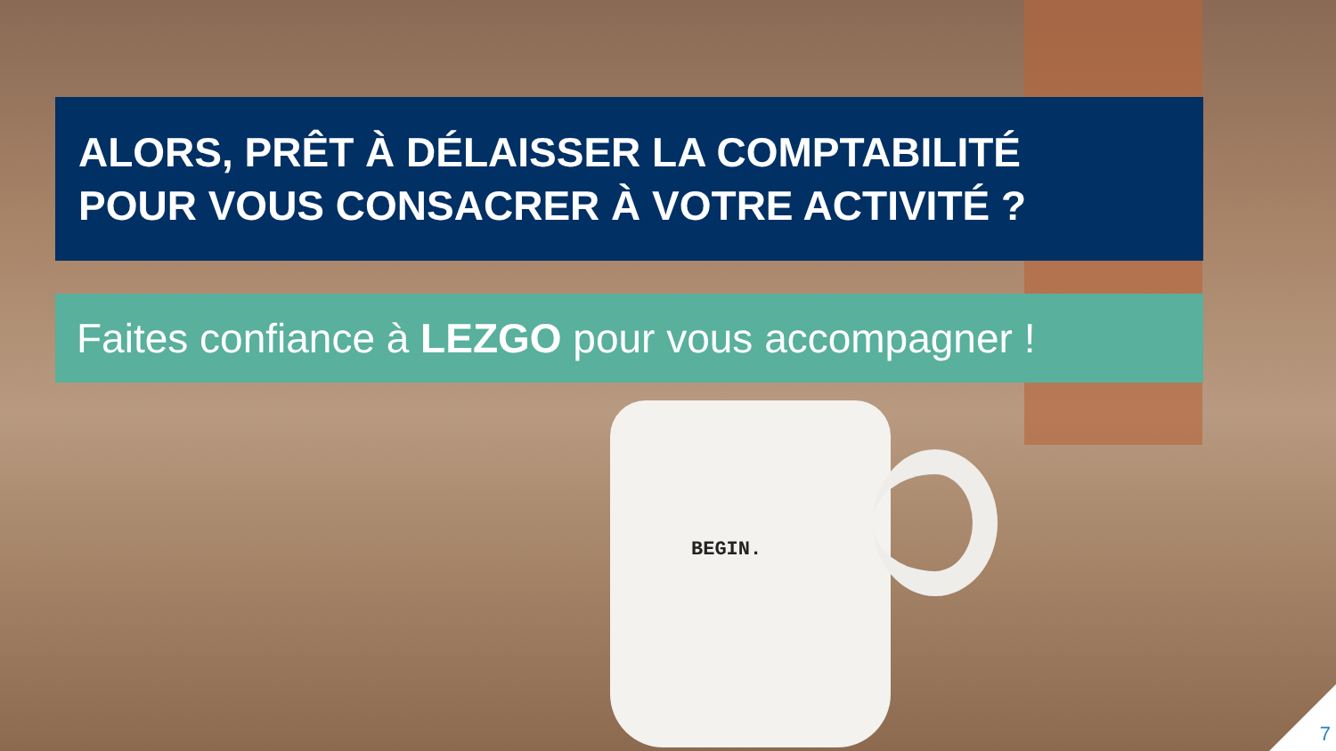ALORS, PRÊT À DÉLAISSER LA COMPTABILITÉ
POUR VOUS CONSACRER À VOTRE ACTIVITÉ ?
Faites confiance à LEZGO pour vous accompagner !
BEGIN.
7